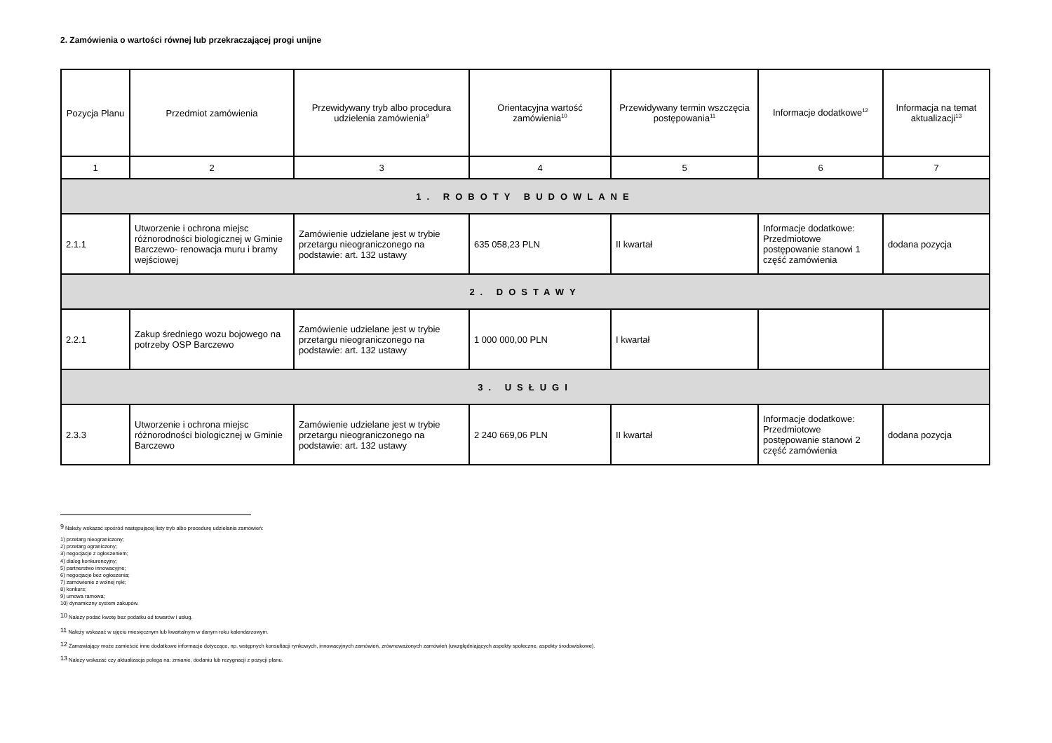2. Zamówienia o wartości równej lub przekraczającej progi unijne
| Pozycja Planu | Przedmiot zamówienia | Przewidywany tryb albo procedura udzielenia zamówienia<sup>9</sup> | Orientacyjna wartość zamówienia<sup>10</sup> | Przewidywany termin wszczęcia postępowania<sup>11</sup> | Informacje dodatkowe<sup>12</sup> | Informacja na temat aktualizacji<sup>13</sup> |
| --- | --- | --- | --- | --- | --- | --- |
| 1 | 2 | 3 | 4 | 5 | 6 | 7 |
| 1. ROBOTY BUDOWLANE | | | | | | |
| 2.1.1 | Utworzenie i ochrona miejsc różnorodności biologicznej w Gminie Barczewo- renowacja muru i bramy wejściowej | Zamówienie udzielane jest w trybie przetargu nieograniczonego na podstawie: art. 132 ustawy | 635 058,23 PLN | II kwartał | Informacje dodatkowe: Przedmiotowe postępowanie stanowi 1 część zamówienia | dodana pozycja |
| 2. DOSTAWY | | | | | | |
| 2.2.1 | Zakup średniego wozu bojowego na potrzeby OSP Barczewo | Zamówienie udzielane jest w trybie przetargu nieograniczonego na podstawie: art. 132 ustawy | 1 000 000,00 PLN | I kwartał | | |
| 3. USŁUGI | | | | | | |
| 2.3.3 | Utworzenie i ochrona miejsc różnorodności biologicznej w Gminie Barczewo | Zamówienie udzielane jest w trybie przetargu nieograniczonego na podstawie: art. 132 ustawy | 2 240 669,06 PLN | II kwartał | Informacje dodatkowe: Przedmiotowe postępowanie stanowi 2 część zamówienia | dodana pozycja |
<sup>9</sup> Należy wskazać spośród następującej listy tryb albo procedurę udzielania zamówień:
1) przetarg nieograniczony;
2) przetarg ograniczony;
3) negocjacje z ogłoszeniem;
4) dialog konkurencyjny;
5) partnerstwo innowacyjne;
6) negocjacje bez ogłoszenia;
7) zamówienie z wolnej ręki;
8) konkurs;
9) umowa ramowa;
10) dynamiczny system zakupów.
<sup>10</sup> Należy podać kwotę bez podatku od towarów i usług.
<sup>11</sup> Należy wskazać w ujęciu miesięcznym lub kwartalnym w danym roku kalendarzowym.
<sup>12</sup> Zamawiający może zamieścić inne dodatkowe informacje dotyczące, np. wstępnych konsultacji rynkowych, innowacyjnych zamówień, zrównoważonych zamówień (uwzględniających aspekty społeczne, aspekty środowiskowe).
<sup>13</sup> Należy wskazać czy aktualizacja polega na: zmianie, dodaniu lub rezygnacji z pozycji planu.